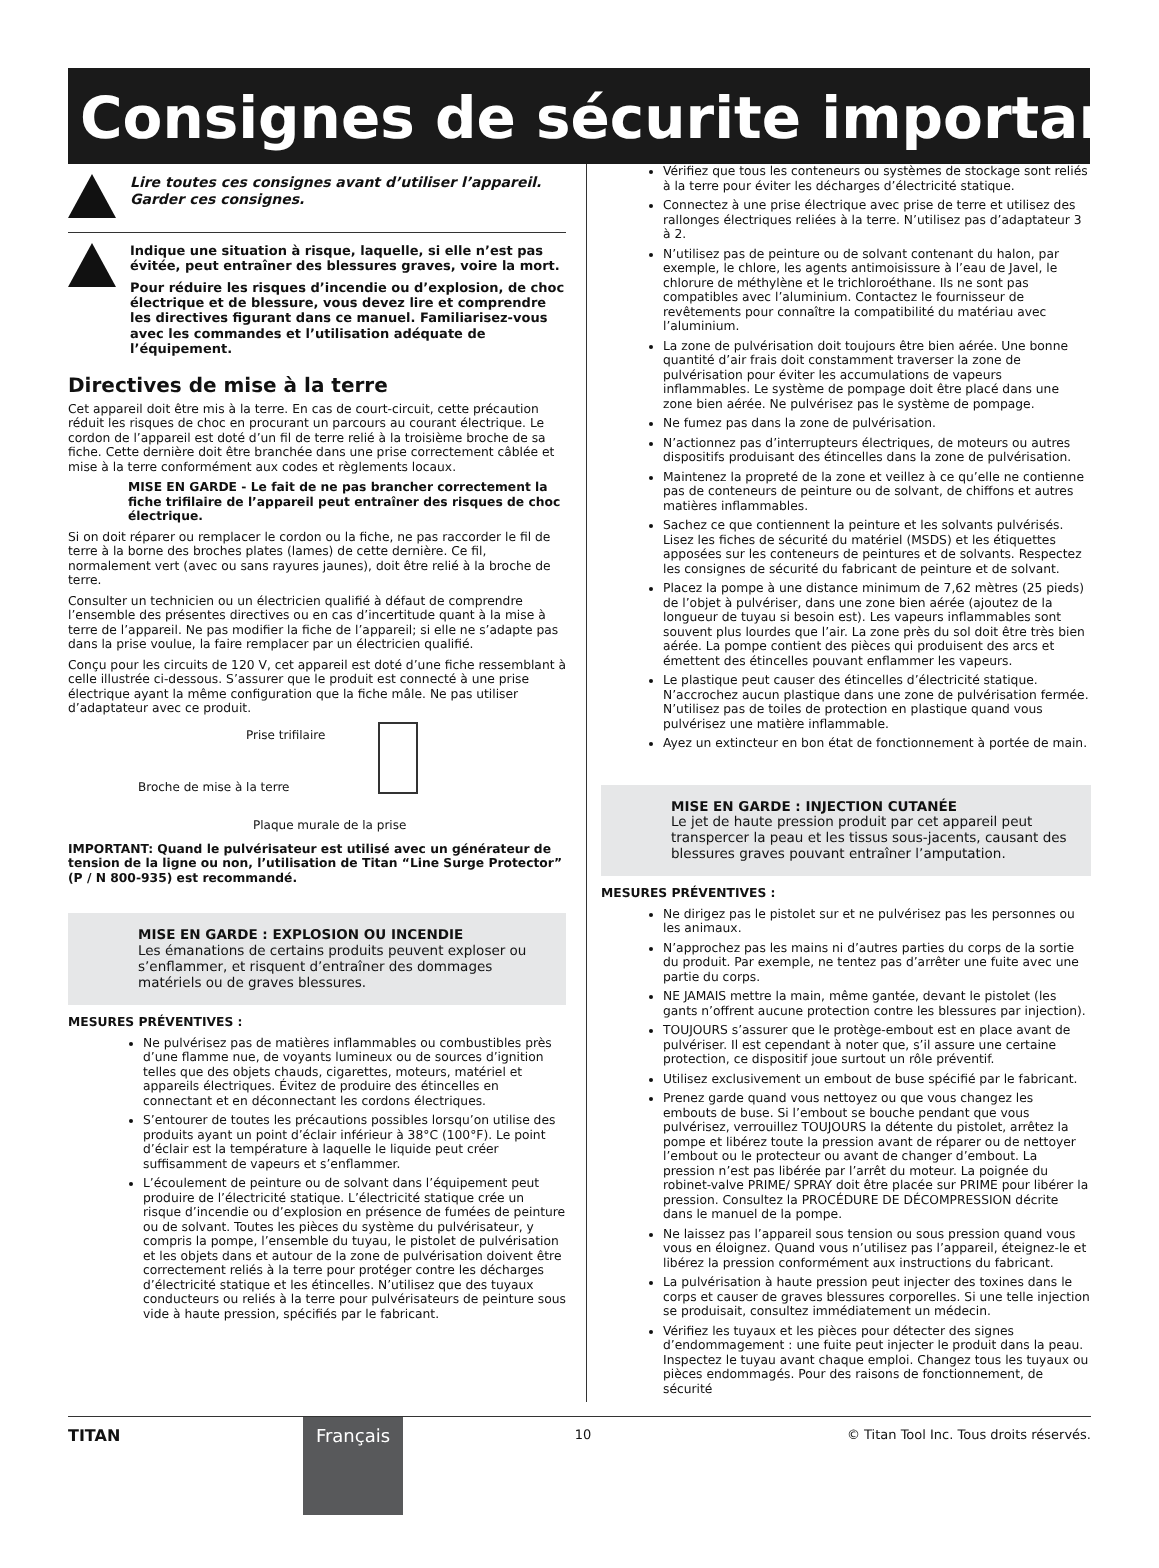Consignes de sécurite important
Lire toutes ces consignes avant d’utiliser l’appareil. Garder ces consignes.
Indique une situation à risque, laquelle, si elle n’est pas évitée, peut entraîner des blessures graves, voire la mort.
Pour réduire les risques d’incendie ou d’explosion, de choc électrique et de blessure, vous devez lire et comprendre les directives figurant dans ce manuel. Familiarisez-vous avec les commandes et l’utilisation adéquate de l’équipement.
Directives de mise à la terre
Cet appareil doit être mis à la terre. En cas de court-circuit, cette précaution réduit les risques de choc en procurant un parcours au courant électrique. Le cordon de l’appareil est doté d’un fil de terre relié à la troisième broche de sa fiche. Cette dernière doit être branchée dans une prise correctement câblée et mise à la terre conformément aux codes et règlements locaux.
MISE EN GARDE - Le fait de ne pas brancher correctement la fiche trifilaire de l’appareil peut entraîner des risques de choc électrique.
Si on doit réparer ou remplacer le cordon ou la fiche, ne pas raccorder le fil de terre à la borne des broches plates (lames) de cette dernière. Ce fil, normalement vert (avec ou sans rayures jaunes), doit être relié à la broche de terre.
Consulter un technicien ou un électricien qualifié à défaut de comprendre l’ensemble des présentes directives ou en cas d’incertitude quant à la mise à terre de l’appareil. Ne pas modifier la fiche de l’appareil; si elle ne s’adapte pas dans la prise voulue, la faire remplacer par un électricien qualifié.
Conçu pour les circuits de 120 V, cet appareil est doté d’une fiche ressemblant à celle illustrée ci-dessous. S’assurer que le produit est connecté à une prise électrique ayant la même configuration que la fiche mâle. Ne pas utiliser d’adaptateur avec ce produit.
Prise trifilaire
Broche de mise à la terre
Plaque murale de la prise
IMPORTANT: Quand le pulvérisateur est utilisé avec un générateur de tension de la ligne ou non, l’utilisation de Titan “Line Surge Protector” (P / N 800-935) est recommandé.
MISE EN GARDE : EXPLOSION OU INCENDIE
Les émanations de certains produits peuvent exploser ou s’enflammer, et risquent d’entraîner des dommages matériels ou de graves blessures.
MESURES PRÉVENTIVES :
Ne pulvérisez pas de matières inflammables ou combustibles près d’une flamme nue, de voyants lumineux ou de sources d’ignition telles que des objets chauds, cigarettes, moteurs, matériel et appareils électriques. Évitez de produire des étincelles en connectant et en déconnectant les cordons électriques.
S’entourer de toutes les précautions possibles lorsqu’on utilise des produits ayant un point d’éclair inférieur à 38°C (100°F). Le point d’éclair est la température à laquelle le liquide peut créer suffisamment de vapeurs et s’enflammer.
L’écoulement de peinture ou de solvant dans l’équipement peut produire de l’électricité statique. L’électricité statique crée un risque d’incendie ou d’explosion en présence de fumées de peinture ou de solvant. Toutes les pièces du système du pulvérisateur, y compris la pompe, l’ensemble du tuyau, le pistolet de pulvérisation et les objets dans et autour de la zone de pulvérisation doivent être correctement reliés à la terre pour protéger contre les décharges d’électricité statique et les étincelles. N’utilisez que des tuyaux conducteurs ou reliés à la terre pour pulvérisateurs de peinture sous vide à haute pression, spécifiés par le fabricant.
Vérifiez que tous les conteneurs ou systèmes de stockage sont reliés à la terre pour éviter les décharges d’électricité statique.
Connectez à une prise électrique avec prise de terre et utilisez des rallonges électriques reliées à la terre. N’utilisez pas d’adaptateur 3 à 2.
N’utilisez pas de peinture ou de solvant contenant du halon, par exemple, le chlore, les agents antimoisissure à l’eau de Javel, le chlorure de méthylène et le trichloroéthane. Ils ne sont pas compatibles avec l’aluminium. Contactez le fournisseur de revêtements pour connaître la compatibilité du matériau avec l’aluminium.
La zone de pulvérisation doit toujours être bien aérée. Une bonne quantité d’air frais doit constamment traverser la zone de pulvérisation pour éviter les accumulations de vapeurs inflammables. Le système de pompage doit être placé dans une zone bien aérée. Ne pulvérisez pas le système de pompage.
Ne fumez pas dans la zone de pulvérisation.
N’actionnez pas d’interrupteurs électriques, de moteurs ou autres dispositifs produisant des étincelles dans la zone de pulvérisation.
Maintenez la propreté de la zone et veillez à ce qu’elle ne contienne pas de conteneurs de peinture ou de solvant, de chiffons et autres matières inflammables.
Sachez ce que contiennent la peinture et les solvants pulvérisés. Lisez les fiches de sécurité du matériel (MSDS) et les étiquettes apposées sur les conteneurs de peintures et de solvants. Respectez les consignes de sécurité du fabricant de peinture et de solvant.
Placez la pompe à une distance minimum de 7,62 mètres (25 pieds) de l’objet à pulvériser, dans une zone bien aérée (ajoutez de la longueur de tuyau si besoin est). Les vapeurs inflammables sont souvent plus lourdes que l’air. La zone près du sol doit être très bien aérée. La pompe contient des pièces qui produisent des arcs et émettent des étincelles pouvant enflammer les vapeurs.
Le plastique peut causer des étincelles d’électricité statique. N’accrochez aucun plastique dans une zone de pulvérisation fermée. N’utilisez pas de toiles de protection en plastique quand vous pulvérisez une matière inflammable.
Ayez un extincteur en bon état de fonctionnement à portée de main.
MISE EN GARDE : INJECTION CUTANÉE
Le jet de haute pression produit par cet appareil peut transpercer la peau et les tissus sous-jacents, causant des blessures graves pouvant entraîner l’amputation.
MESURES PRÉVENTIVES :
Ne dirigez pas le pistolet sur et ne pulvérisez pas les personnes ou les animaux.
N’approchez pas les mains ni d’autres parties du corps de la sortie du produit. Par exemple, ne tentez pas d’arrêter une fuite avec une partie du corps.
NE JAMAIS mettre la main, même gantée, devant le pistolet (les gants n’offrent aucune protection contre les blessures par injection).
TOUJOURS s’assurer que le protège-embout est en place avant de pulvériser. Il est cependant à noter que, s’il assure une certaine protection, ce dispositif joue surtout un rôle préventif.
Utilisez exclusivement un embout de buse spécifié par le fabricant.
Prenez garde quand vous nettoyez ou que vous changez les embouts de buse. Si l’embout se bouche pendant que vous pulvérisez, verrouillez TOUJOURS la détente du pistolet, arrêtez la pompe et libérez toute la pression avant de réparer ou de nettoyer l’embout ou le protecteur ou avant de changer d’embout. La pression n’est pas libérée par l’arrêt du moteur. La poignée du robinet-valve PRIME/ SPRAY doit être placée sur PRIME pour libérer la pression. Consultez la PROCÉDURE DE DÉCOMPRESSION décrite dans le manuel de la pompe.
Ne laissez pas l’appareil sous tension ou sous pression quand vous vous en éloignez. Quand vous n’utilisez pas l’appareil, éteignez-le et libérez la pression conformément aux instructions du fabricant.
La pulvérisation à haute pression peut injecter des toxines dans le corps et causer de graves blessures corporelles. Si une telle injection se produisait, consultez immédiatement un médecin.
Vérifiez les tuyaux et les pièces pour détecter des signes d’endommagement : une fuite peut injecter le produit dans la peau. Inspectez le tuyau avant chaque emploi. Changez tous les tuyaux ou pièces endommagés. Pour des raisons de fonctionnement, de sécurité
TITAN
Français
10 © Titan Tool Inc. Tous droits réservés.